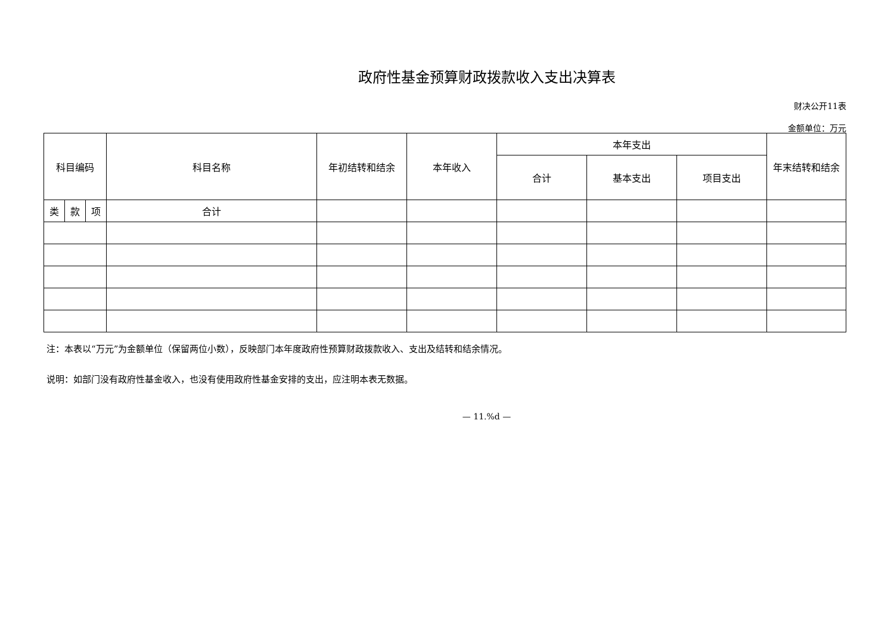政府性基金预算财政拨款收入支出决算表
财决公开11表
金额单位：万元
| 科目编码 | | | 科目名称 | 年初结转和结余 | 本年收入 | 本年支出 | | | 年末结转和结余 |
| --- | --- | --- | --- | --- | --- | --- | --- | --- | --- |
| | | | | | | 合计 | 基本支出 | 项目支出 | |
| 类 | 款 | 项 | 合计 | | | | | | |
注：本表以“万元”为金额单位（保留两位小数），反映部门本年度政府性预算财政拨款收入、支出及结转和结余情况。
说明：如部门没有政府性基金收入，也没有使用政府性基金安排的支出，应注明本表无数据。
— 11.%d —